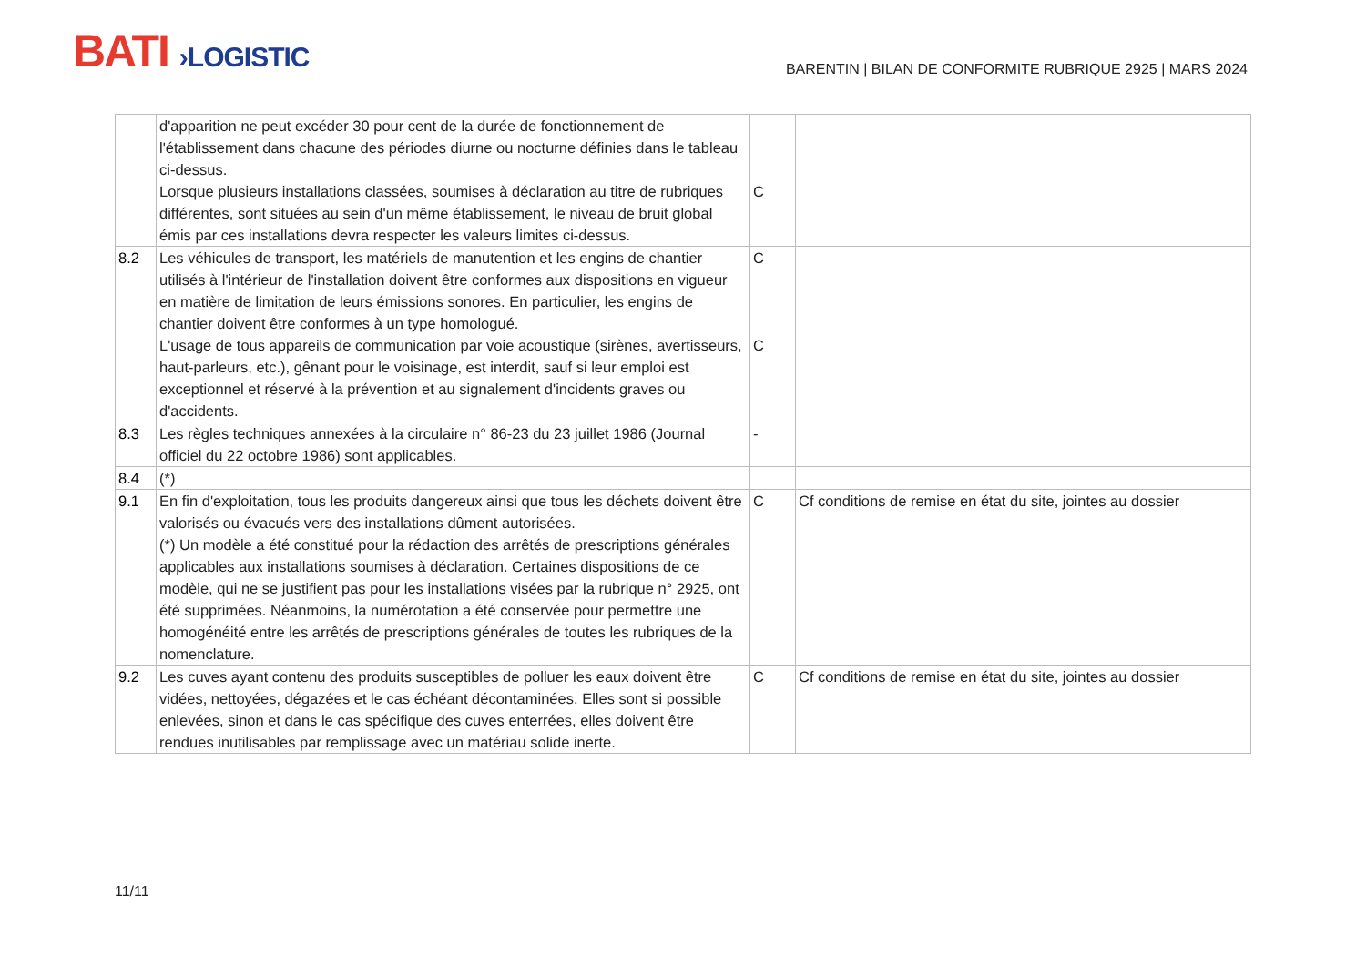BATI ›LOGISTIC
BARENTIN | BILAN DE CONFORMITE RUBRIQUE 2925 | MARS 2024
| | d'apparition ne peut excéder 30 pour cent de la durée de fonctionnement de l'établissement dans chacune des périodes diurne ou nocturne définies dans le tableau ci-dessus. Lorsque plusieurs installations classées, soumises à déclaration au titre de rubriques différentes, sont situées au sein d'un même établissement, le niveau de bruit global émis par ces installations devra respecter les valeurs limites ci-dessus. | C | |
| 8.2 | Les véhicules de transport, les matériels de manutention et les engins de chantier utilisés à l'intérieur de l'installation doivent être conformes aux dispositions en vigueur en matière de limitation de leurs émissions sonores. En particulier, les engins de chantier doivent être conformes à un type homologué. L'usage de tous appareils de communication par voie acoustique (sirènes, avertisseurs, haut-parleurs, etc.), gênant pour le voisinage, est interdit, sauf si leur emploi est exceptionnel et réservé à la prévention et au signalement d'incidents graves ou d'accidents. | C C | |
| 8.3 | Les règles techniques annexées à la circulaire n° 86-23 du 23 juillet 1986 (Journal officiel du 22 octobre 1986) sont applicables. | - | |
| 8.4 | (*) | | |
| 9.1 | En fin d'exploitation, tous les produits dangereux ainsi que tous les déchets doivent être valorisés ou évacués vers des installations dûment autorisées. (*) Un modèle a été constitué pour la rédaction des arrêtés de prescriptions générales applicables aux installations soumises à déclaration. Certaines dispositions de ce modèle, qui ne se justifient pas pour les installations visées par la rubrique n° 2925, ont été supprimées. Néanmoins, la numérotation a été conservée pour permettre une homogénéité entre les arrêtés de prescriptions générales de toutes les rubriques de la nomenclature. | C | Cf conditions de remise en état du site, jointes au dossier |
| 9.2 | Les cuves ayant contenu des produits susceptibles de polluer les eaux doivent être vidées, nettoyées, dégazées et le cas échéant décontaminées. Elles sont si possible enlevées, sinon et dans le cas spécifique des cuves enterrées, elles doivent être rendues inutilisables par remplissage avec un matériau solide inerte. | C | Cf conditions de remise en état du site, jointes au dossier |
11/11